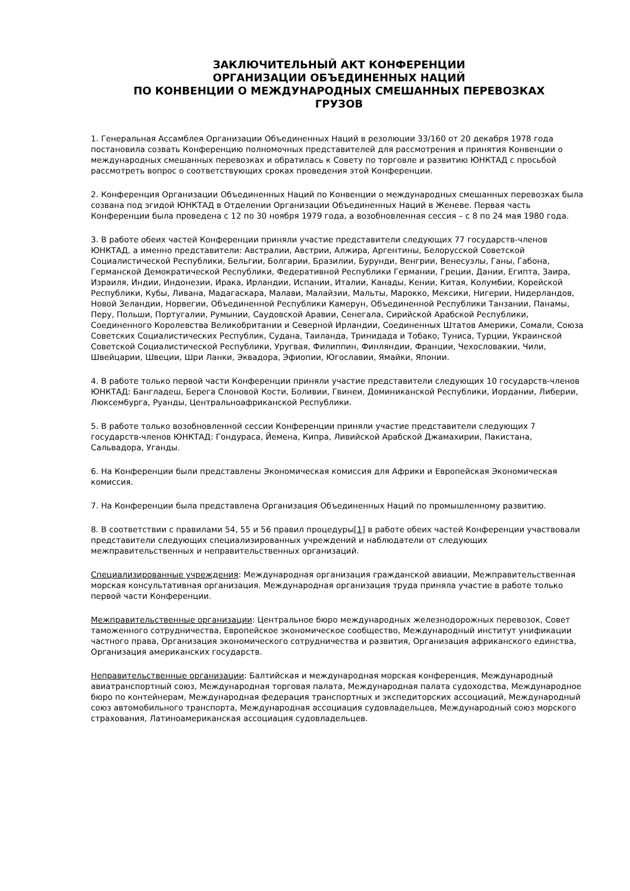ЗАКЛЮЧИТЕЛЬНЫЙ АКТ КОНФЕРЕНЦИИ
ОРГАНИЗАЦИИ ОБЪЕДИНЕННЫХ НАЦИЙ
ПО КОНВЕНЦИИ О МЕЖДУНАРОДНЫХ СМЕШАННЫХ ПЕРЕВОЗКАХ
ГРУЗОВ
1. Генеральная Ассамблея Организации Объединенных Наций в резолюции 33/160 от 20 декабря 1978 года постановила созвать Конференцию полномочных представителей для рассмотрения и принятия Конвенции о международных смешанных перевозках и обратилась к Совету по торговле и развитию ЮНКТАД с просьбой рассмотреть вопрос о соответствующих сроках проведения этой Конференции.
2. Конференция Организации Объединенных Наций по Конвенции о международных смешанных перевозках была созвана под эгидой ЮНКТАД в Отделении Организации Объединенных Наций в Женеве. Первая часть Конференции была проведена с 12 по 30 ноября 1979 года, а возобновленная сессия – с 8 по 24 мая 1980 года.
3. В работе обеих частей Конференции приняли участие представители следующих 77 государств-членов ЮНКТАД, а именно представители: Австралии, Австрии, Алжира, Аргентины, Белорусской Советской Социалистической Республики, Бельгии, Болгарии, Бразилии, Бурунди, Венгрии, Венесуэлы, Ганы, Габона, Германской Демократической Республики, Федеративной Республики Германии, Греции, Дании, Египта, Заира, Израиля, Индии, Индонезии, Ирака, Ирландии, Испании, Италии, Канады, Кении, Китая, Колумбии, Корейской Республики, Кубы, Ливана, Мадагаскара, Малави, Малайзии, Мальты, Марокко, Мексики, Нигерии, Нидерландов, Новой Зеландии, Норвегии, Объединенной Республики Камерун, Объединенной Республики Танзании, Панамы, Перу, Польши, Португалии, Румынии, Саудовской Аравии, Сенегала, Сирийской Арабской Республики, Соединенного Королевства Великобритании и Северной Ирландии, Соединенных Штатов Америки, Сомали, Союза Советских Социалистических Республик, Судана, Таиланда, Тринидада и Тобако, Туниса, Турции, Украинской Советской Социалистической Республики, Уругвая, Филиппин, Финляндии, Франции, Чехословакии, Чили, Швейцарии, Швеции, Шри Ланки, Эквадора, Эфиопии, Югославии, Ямайки, Японии.
4. В работе только первой части Конференции приняли участие представители следующих 10 государств-членов ЮНКТАД: Бангладеш, Берега Слоновой Кости, Боливии, Гвинеи, Доминиканской Республики, Иордании, Либерии, Люксембурга, Руанды, Центральноафриканской Республики.
5. В работе только возобновленной сессии Конференции приняли участие представители следующих 7 государств-членов ЮНКТАД: Гондураса, Йемена, Кипра, Ливийской Арабской Джамахирии, Пакистана, Сальвадора, Уганды.
6. На Конференции были представлены Экономическая комиссия для Африки и Европейская Экономическая комиссия.
7. На Конференции была представлена Организация Объединенных Наций по промышленному развитию.
8. В соответствии с правилами 54, 55 и 56 правил процедуры[1] в работе обеих частей Конференции участвовали представители следующих специализированных учреждений и наблюдатели от следующих межправительственных и неправительственных организаций.
Специализированные учреждения: Международная организация гражданской авиации, Межправительственная морская консультативная организация. Международная организация труда приняла участие в работе только первой части Конференции.
Межправительственные организации: Центральное бюро международных железнодорожных перевозок, Совет таможенного сотрудничества, Европейское экономическое сообщество, Международный институт унификации частного права, Организация экономического сотрудничества и развития, Организация африканского единства, Организация американских государств.
Неправительственные организации: Балтийская и международная морская конференция, Международный авиатранспортный союз, Международная торговая палата, Международная палата судоходства, Международное бюро по контейнерам, Международная федерация транспортных и экспедиторских ассоциаций, Международный союз автомобильного транспорта, Международная ассоциация судовладельцев, Международный союз морского страхования, Латиноамериканская ассоциация судовладельцев.